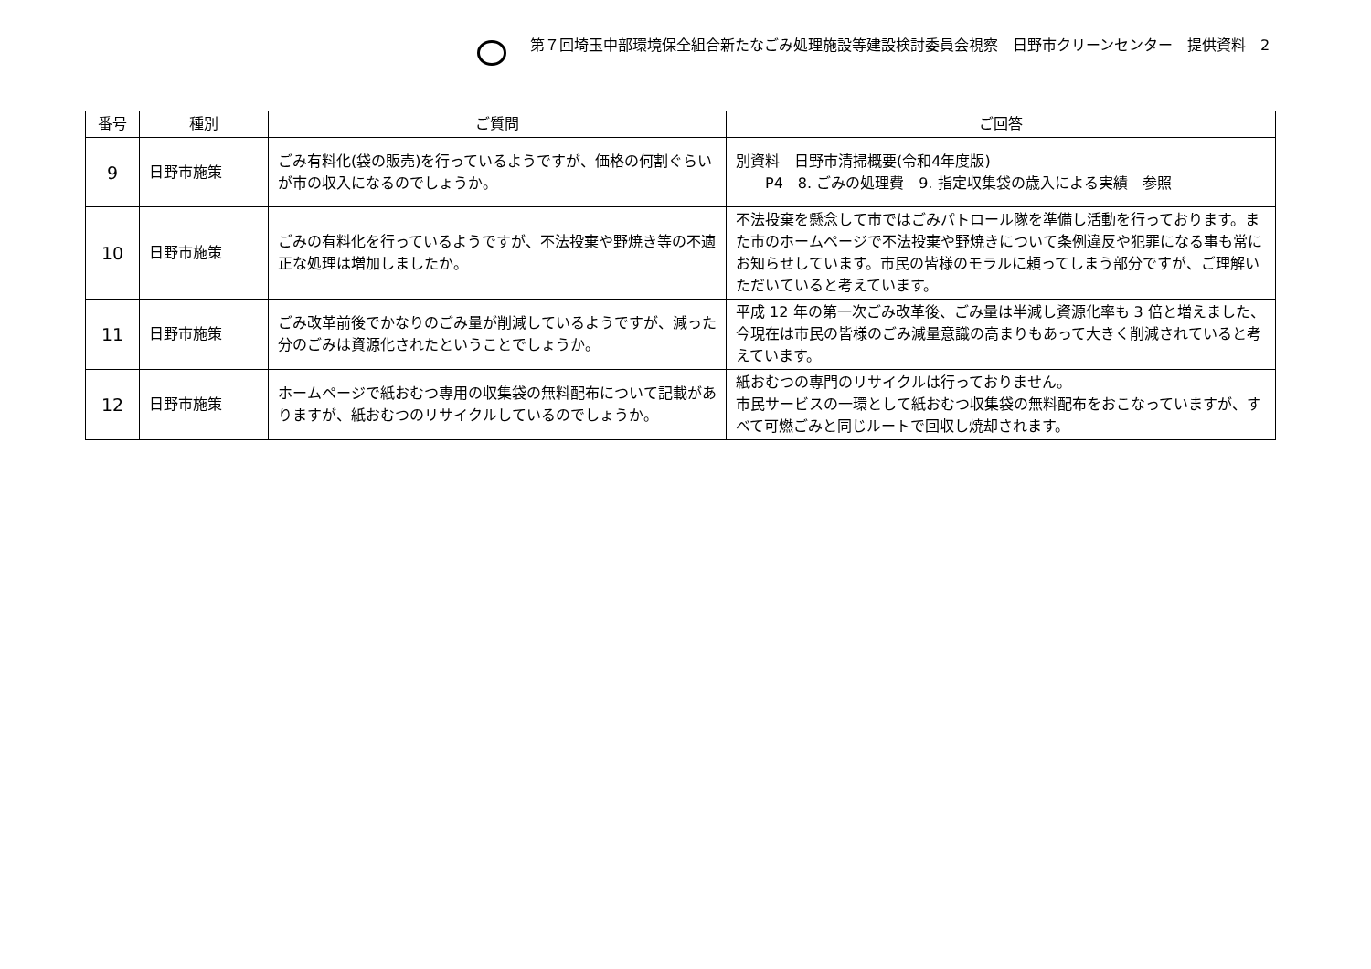第７回埼玉中部環境保全組合新たなごみ処理施設等建設検討委員会視察　日野市クリーンセンター　提供資料　2
| 番号 | 種別 | ご質問 | ご回答 |
| --- | --- | --- | --- |
| 9 | 日野市施策 | ごみ有料化(袋の販売)を行っているようですが、価格の何割ぐらいが市の収入になるのでしょうか。 | 別資料 日野市清掃概要(令和4年度版) P4 8. ごみの処理費 9. 指定収集袋の歳入による実績 参照 |
| 10 | 日野市施策 | ごみの有料化を行っているようですが、不法投棄や野焼き等の不適正な処理は増加しましたか。 | 不法投棄を懸念して市ではごみパトロール隊を準備し活動を行っております。また市のホームページで不法投棄や野焼きについて条例違反や犯罪になる事も常にお知らせしています。市民の皆様のモラルに頼ってしまう部分ですが、ご理解いただいていると考えています。 |
| 11 | 日野市施策 | ごみ改革前後でかなりのごみ量が削減しているようですが、減った分のごみは資源化されたということでしょうか。 | 平成 12 年の第一次ごみ改革後、ごみ量は半減し資源化率も 3 倍と増えました、今現在は市民の皆様のごみ減量意識の高まりもあって大きく削減されていると考えています。 |
| 12 | 日野市施策 | ホームページで紙おむつ専用の収集袋の無料配布について記載がありますが、紙おむつのリサイクルしているのでしょうか。 | 紙おむつの専門のリサイクルは行っておりません。 市民サービスの一環として紙おむつ収集袋の無料配布をおこなっていますが、すべて可燃ごみと同じルートで回収し焼却されます。 |